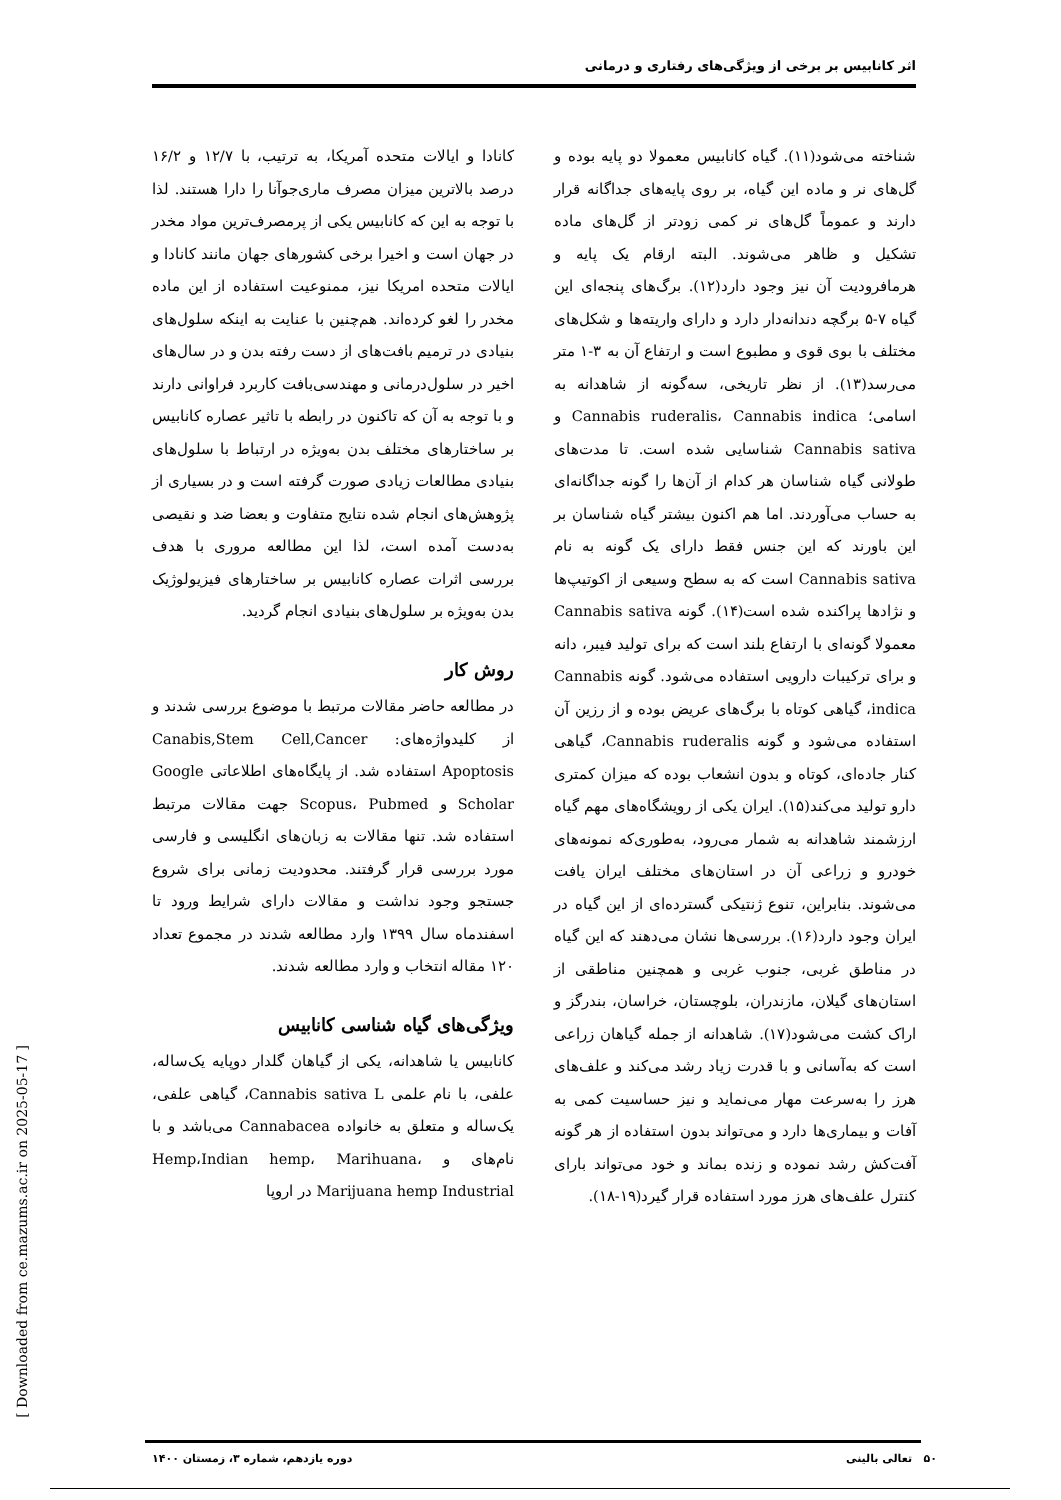اثر کانابیس بر برخی از ویژگی‌های رفتاری و درمانی
کانادا و ایالات متحده آمریکا، به ترتیب، با ۱۲/۷ و ۱۶/۲ درصد بالاترین میزان مصرف ماری‌جوآنا را دارا هستند. لذا با توجه به این که کانابیس یکی از پرمصرف‌ترین مواد مخدر در جهان است و اخیرا برخی کشورهای جهان مانند کانادا و ایالات متحده امریکا نیز، ممنوعیت استفاده از این ماده مخدر را لغو کرده‌اند. هم‌چنین با عنایت به اینکه سلول‌های بنیادی در ترمیم بافت‌های از دست رفته بدن و در سال‌های اخیر در سلول‌درمانی و مهندسی‌بافت کاربرد فراوانی دارند و با توجه به آن که تاکنون در رابطه با تاثیر عصاره کانابیس بر ساختارهای مختلف بدن به‌ویژه در ارتباط با سلول‌های بنیادی مطالعات زیادی صورت گرفته است و در بسیاری از پژوهش‌های انجام شده نتایج متفاوت و بعضا ضد و نقیصی به‌دست آمده است، لذا این مطالعه مروری با هدف بررسی اثرات عصاره کانابیس بر ساختارهای فیزیولوژیک بدن به‌ویژه بر سلول‌های بنیادی انجام گردید.
روش کار
در مطالعه حاضر مقالات مرتبط با موضوع بررسی شدند و از کلیدواژه‌های: Canabis,Stem Cell,Cancer Apoptosis استفاده شد. از پایگاه‌های اطلاعاتی Google Scholar و Scopus، Pubmed جهت مقالات مرتبط استفاده شد. تنها مقالات به زبان‌های انگلیسی و فارسی مورد بررسی قرار گرفتند. محدودیت زمانی برای شروع جستجو وجود نداشت و مقالات دارای شرایط ورود تا اسفندماه سال ۱۳۹۹ وارد مطالعه شدند در مجموع تعداد ۱۲۰ مقاله انتخاب و وارد مطالعه شدند.
ویژگی‌های گیاه شناسی کانابیس
کانابیس یا شاهدانه، یکی از گیاهان گلدار دوپایه یک‌ساله، علفی، با نام علمی Cannabis sativa L، گیاهی علفی، یک‌ساله و متعلق به خانواده Cannabacea می‌باشد و با نام‌های و Hemp،Indian hemp، Marihuana، Marijuana hemp Industrial در اروپا
شناخته می‌شود(۱۱). گیاه کانابیس معمولا دو پایه بوده و گل‌های نر و ماده این گیاه، بر روی پایه‌های جداگانه قرار دارند و عموماً گل‌های نر کمی زودتر از گل‌های ماده تشکیل و ظاهر می‌شوند. البته ارقام یک پایه و هرمافرودیت آن نیز وجود دارد(۱۲). برگ‌های پنجه‌ای این گیاه ۷-۵ برگچه دندانه‌دار دارد و دارای واریته‌ها و شکل‌های مختلف با بوی قوی و مطبوع است و ارتفاع آن به ۳-۱ متر می‌رسد(۱۳). از نظر تاریخی، سه‌گونه از شاهدانه به اسامی؛ Cannabis ruderalis، Cannabis indica و Cannabis sativa شناسایی شده است. تا مدت‌های طولانی گیاه شناسان هر کدام از آن‌ها را گونه جداگانه‌ای به حساب می‌آوردند. اما هم اکنون بیشتر گیاه شناسان بر این باورند که این جنس فقط دارای یک گونه به نام Cannabis sativa است که به سطح وسیعی از اکوتیپ‌ها و نژادها پراکنده شده است(۱۴). گونه Cannabis sativa معمولا گونه‌ای با ارتفاع بلند است که برای تولید فیبر، دانه و برای ترکیبات دارویی استفاده می‌شود. گونه Cannabis indica، گیاهی کوتاه با برگ‌های عریض بوده و از رزین آن استفاده می‌شود و گونه Cannabis ruderalis، گیاهی کنار جاده‌ای، کوتاه و بدون انشعاب بوده که میزان کمتری دارو تولید می‌کند(۱۵). ایران یکی از رویشگاه‌های مهم گیاه ارزشمند شاهدانه به شمار می‌رود، به‌طوری‌که نمونه‌های خودرو و زراعی آن در استان‌های مختلف ایران یافت می‌شوند. بنابراین، تنوع ژنتیکی گسترده‌ای از این گیاه در ایران وجود دارد(۱۶). بررسی‌ها نشان می‌دهند که این گیاه در مناطق غربی، جنوب غربی و همچنین مناطقی از استان‌های گیلان، مازندران، بلوچستان، خراسان، بندرگز و اراک کشت می‌شود(۱۷). شاهدانه از جمله گیاهان زراعی است که به‌آسانی و با قدرت زیاد رشد می‌کند و علف‌های هرز را به‌سرعت مهار می‌نماید و نیز حساسیت کمی به آفات و بیماری‌ها دارد و می‌تواند بدون استفاده از هر گونه آفت‌کش رشد نموده و زنده بماند و خود می‌تواند بارای کنترل علف‌های هرز مورد استفاده قرار گیرد(۱۹-۱۸).
[ Downloaded from ce.mazums.ac.ir on 2025-05-17 ]
۵۰ تعالی بالینی دوره یازدهم، شماره ۳، زمستان ۱۴۰۰